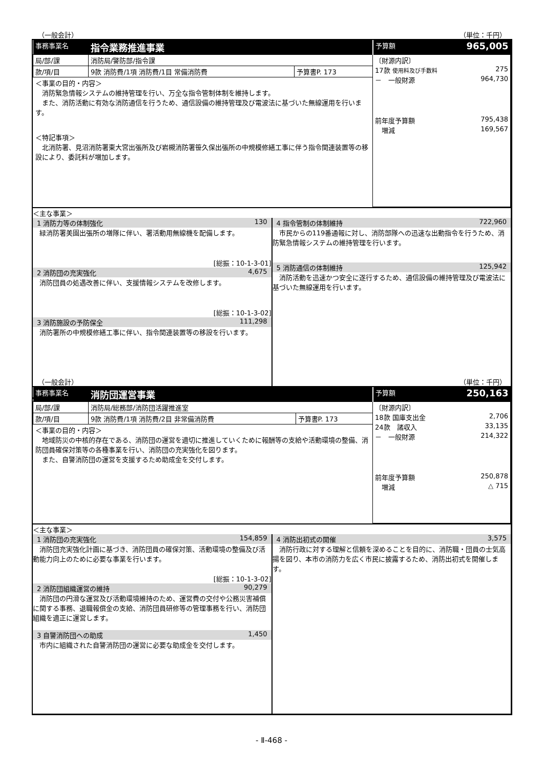（一般会計） （単位：千円）
| 事務事業名 | 指令業務推進事業 | | 予算額 965,005 |
| 局/部/課 | 消防局/警防部/指令課 | | 〔財源内訳〕 17款 使用料及び手数料 275 － 一般財源 964,730 前年度予算額 795,438 増減 169,567 |
| 款/項/目 | 9款 消防費/1項 消防費/1目 常備消防費 | 予算書P. 173 | |
| ＜事業の目的・内容＞ 消防緊急情報システムの維持管理を行い、万全な指令管制体制を維持します。 また、消防活動に有効な消防通信を行うため、通信設備の維持管理及び電波法に基づいた無線運用を行います。 ＜特記事項＞ 北消防署、見沼消防署東大宮出張所及び岩槻消防署笹久保出張所の中規模修繕工事に伴う指令関連装置等の移設により、委託料が増加します。 | | | |
＜主な事業＞
1 消防力等の体制強化 130
緑消防署美園出張所の増隊に伴い、署活動用無線機を配備します。
[総振：10-1-3-01]
2 消防団の充実強化 4,675
消防団員の処遇改善に伴い、支援情報システムを改修します。
[総振：10-1-3-02]
3 消防施設の予防保全 111,298
消防署所の中規模修繕工事に伴い、指令関連装置等の移設を行います。
4 指令管制の体制維持 722,960
市民からの119番通報に対し、消防部隊への迅速な出動指令を行うため、消防緊急情報システムの維持管理を行います。
5 消防通信の体制維持 125,942
消防活動を迅速かつ安全に遂行するため、通信設備の維持管理及び電波法に基づいた無線運用を行います。
（一般会計） （単位：千円）
| 事務事業名 | 消防団運営事業 | | 予算額 250,163 |
| 局/部/課 | 消防局/総務部/消防団活躍推進室 | | 〔財源内訳〕 18款 国庫支出金 2,706 24款 諸収入 33,135 － 一般財源 214,322 前年度予算額 250,878 増減 △ 715 |
| 款/項/目 | 9款 消防費/1項 消防費/2目 非常備消防費 | 予算書P. 173 | |
| ＜事業の目的・内容＞ 地域防災の中核的存在である、消防団の運営を適切に推進していくために報酬等の支給や活動環境の整備、消防団員確保対策等の各種事業を行い、消防団の充実強化を図ります。 また、自警消防団の運営を支援するため助成金を交付します。 | | | |
＜主な事業＞
1 消防団の充実強化 154,859
消防団充実強化計画に基づき、消防団員の確保対策、活動環境の整備及び活動能力向上のために必要な事業を行います。
[総振：10-1-3-02]
2 消防団組織運営の維持 90,279
消防団の円滑な運営及び活動環境維持のため、運営費の交付や公務災害補償に関する事務、退職報償金の支給、消防団員研修等の管理事務を行い、消防団組織を適正に運営します。
3 自警消防団への助成 1,450
市内に組織された自警消防団の運営に必要な助成金を交付します。
4 消防出初式の開催 3,575
消防行政に対する理解と信頼を深めることを目的に、消防職・団員の士気高揚を図り、本市の消防力を広く市民に披露するため、消防出初式を開催します。
- Ⅱ-468 -